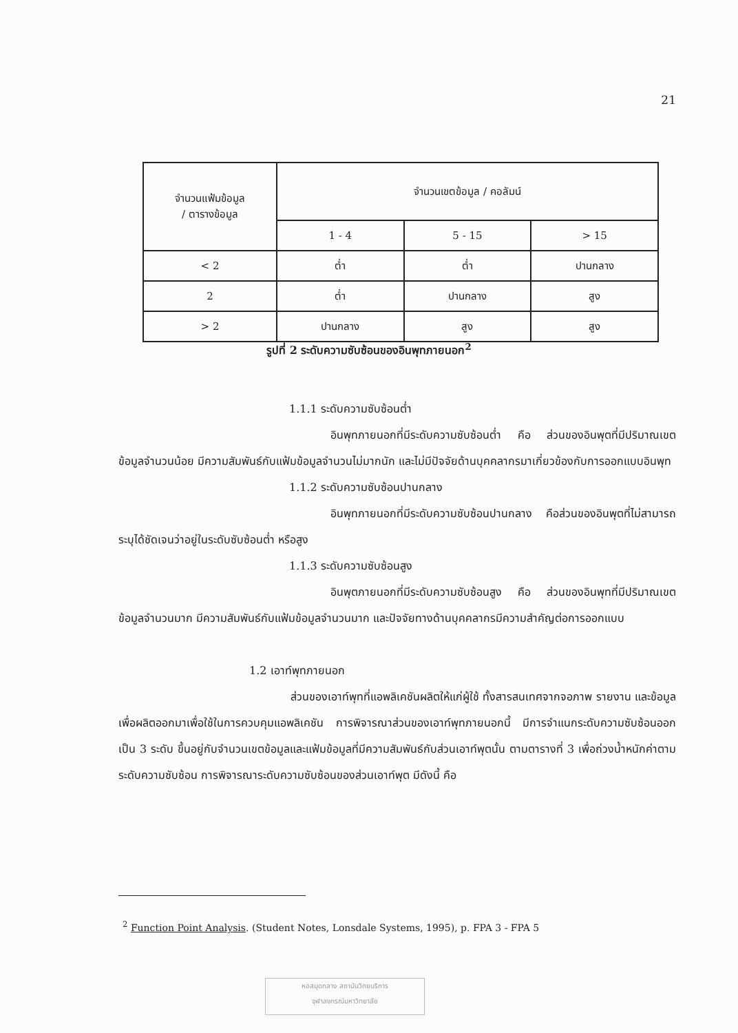21
| จำนวนแฟ้มข้อมูล / ตารางข้อมูล | จำนวนเขตข้อมูล / คอลัมน์ | | |
| --- | --- | --- | --- |
| | 1 - 4 | 5 - 15 | > 15 |
| < 2 | ต่ำ | ต่ำ | ปานกลาง |
| 2 | ต่ำ | ปานกลาง | สูง |
| > 2 | ปานกลาง | สูง | สูง |
รูปที่ 2 ระดับความซับซ้อนของอินพุทภายนอก<sup>2</sup>
1.1.1 ระดับความซับซ้อนต่ำ
อินพุทภายนอกที่มีระดับความซับซ้อนต่ำ คือ ส่วนของอินพุตที่มีปริมาณเขตข้อมูลจำนวนน้อย มีความสัมพันธ์กับแฟ้มข้อมูลจำนวนไม่มากนัก และไม่มีปัจจัยด้านบุคคลากรมาเกี่ยวข้องกับการออกแบบอินพุท
1.1.2 ระดับความซับซ้อนปานกลาง
อินพุทภายนอกที่มีระดับความซับซ้อนปานกลาง คือส่วนของอินพุตที่ไม่สามารถระบุได้ชัดเจนว่าอยู่ในระดับซับซ้อนต่ำ หรือสูง
1.1.3 ระดับความซับซ้อนสูง
อินพุตภายนอกที่มีระดับความซับซ้อนสูง คือ ส่วนของอินพุทที่มีปริมาณเขตข้อมูลจำนวนมาก มีความสัมพันธ์กับแฟ้มข้อมูลจำนวนมาก และปัจจัยทางด้านบุคคลากรมีความสำคัญต่อการออกแบบ
1.2 เอาท์พุทภายนอก
ส่วนของเอาท์พุทที่แอพลิเคชันผลิตให้แก่ผู้ใช้ ทั้งสารสนเทศจากจอภาพ รายงาน และข้อมูลเพื่อผลิตออกมาเพื่อใช้ในการควบคุมแอพลิเคชัน การพิจารณาส่วนของเอาท์พุทภายนอกนี้ มีการจำแนกระดับความซับซ้อนออกเป็น 3 ระดับ ขึ้นอยู่กับจำนวนเขตข้อมูลและแฟ้มข้อมูลที่มีความสัมพันธ์กับส่วนเอาท์พุตนั้น ตามตารางที่ 3 เพื่อถ่วงน้ำหนักค่าตามระดับความซับซ้อน การพิจารณาระดับความซับซ้อนของส่วนเอาท์พุต มีดังนี้ คือ
<sup>2</sup> Function Point Analysis. (Student Notes, Lonsdale Systems, 1995), p. FPA 3 - FPA 5
หอสมุดกลาง สถาบันวิทยบริการ
จุฬาลงกรณ์มหาวิทยาลัย